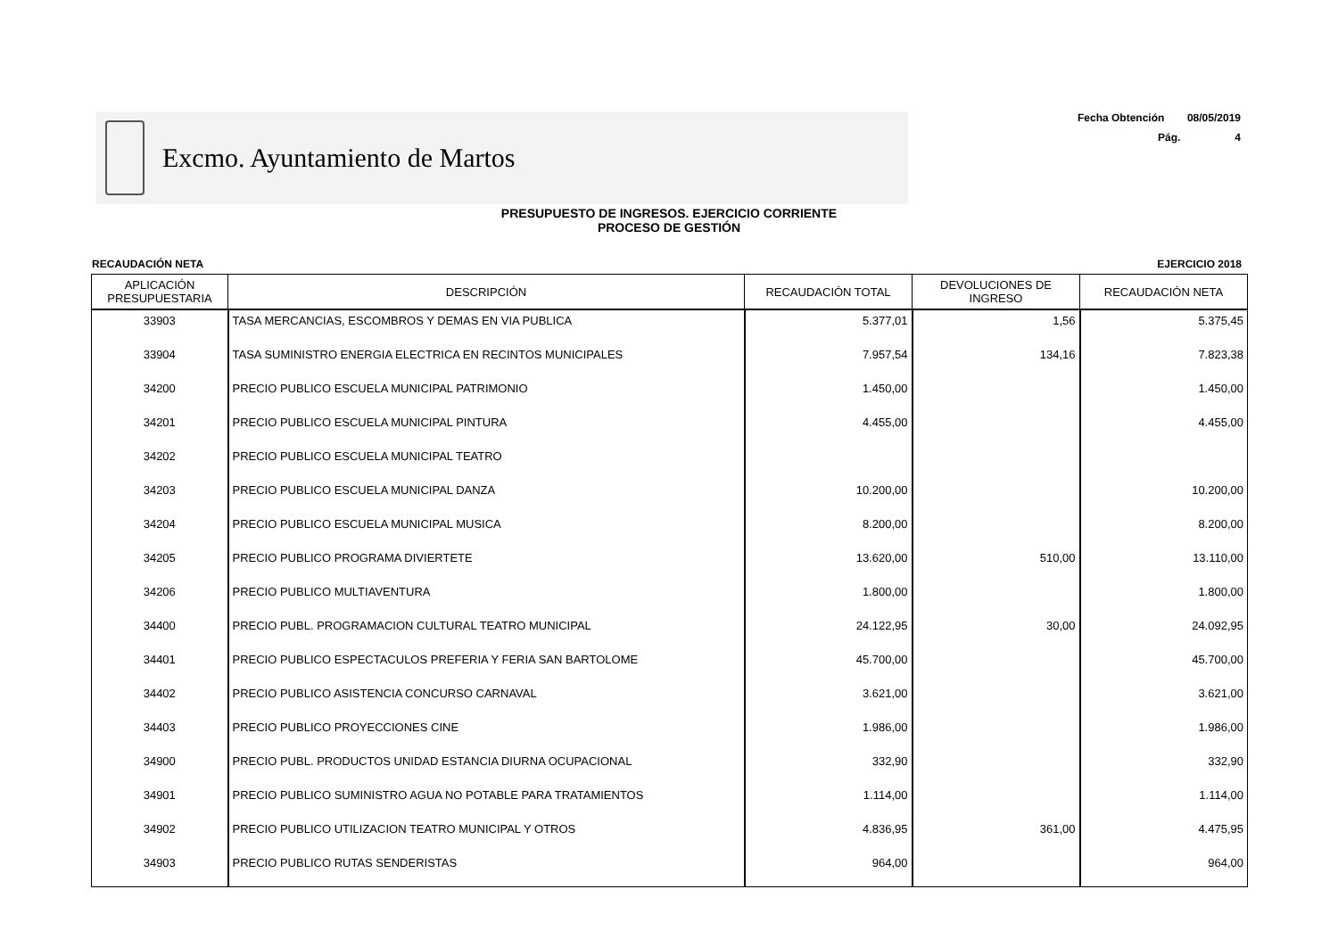Excmo. Ayuntamiento de Martos
Fecha Obtención 08/05/2019
Pág. 4
PRESUPUESTO DE INGRESOS. EJERCICIO CORRIENTE
PROCESO DE GESTIÓN
RECAUDACIÓN NETA EJERCICIO 2018
| APLICACIÓN PRESUPUESTARIA | DESCRIPCIÓN | RECAUDACIÓN TOTAL | DEVOLUCIONES DE INGRESO | RECAUDACIÓN NETA |
| --- | --- | --- | --- | --- |
| 33903 | TASA MERCANCIAS, ESCOMBROS Y DEMAS EN VIA PUBLICA | 5.377,01 | 1,56 | 5.375,45 |
| 33904 | TASA SUMINISTRO ENERGIA ELECTRICA EN RECINTOS MUNICIPALES | 7.957,54 | 134,16 | 7.823,38 |
| 34200 | PRECIO PUBLICO ESCUELA MUNICIPAL PATRIMONIO | 1.450,00 | | 1.450,00 |
| 34201 | PRECIO PUBLICO ESCUELA MUNICIPAL PINTURA | 4.455,00 | | 4.455,00 |
| 34202 | PRECIO PUBLICO ESCUELA MUNICIPAL TEATRO | | | |
| 34203 | PRECIO PUBLICO ESCUELA MUNICIPAL DANZA | 10.200,00 | | 10.200,00 |
| 34204 | PRECIO PUBLICO ESCUELA MUNICIPAL MUSICA | 8.200,00 | | 8.200,00 |
| 34205 | PRECIO PUBLICO PROGRAMA DIVIERTETE | 13.620,00 | 510,00 | 13.110,00 |
| 34206 | PRECIO PUBLICO MULTIAVENTURA | 1.800,00 | | 1.800,00 |
| 34400 | PRECIO PUBL. PROGRAMACION CULTURAL TEATRO MUNICIPAL | 24.122,95 | 30,00 | 24.092,95 |
| 34401 | PRECIO PUBLICO ESPECTACULOS PREFERIA Y FERIA SAN BARTOLOME | 45.700,00 | | 45.700,00 |
| 34402 | PRECIO PUBLICO ASISTENCIA CONCURSO CARNAVAL | 3.621,00 | | 3.621,00 |
| 34403 | PRECIO PUBLICO PROYECCIONES CINE | 1.986,00 | | 1.986,00 |
| 34900 | PRECIO PUBL. PRODUCTOS UNIDAD ESTANCIA DIURNA OCUPACIONAL | 332,90 | | 332,90 |
| 34901 | PRECIO PUBLICO SUMINISTRO AGUA NO POTABLE PARA TRATAMIENTOS | 1.114,00 | | 1.114,00 |
| 34902 | PRECIO PUBLICO UTILIZACION TEATRO MUNICIPAL Y OTROS | 4.836,95 | 361,00 | 4.475,95 |
| 34903 | PRECIO PUBLICO RUTAS SENDERISTAS | 964,00 | | 964,00 |